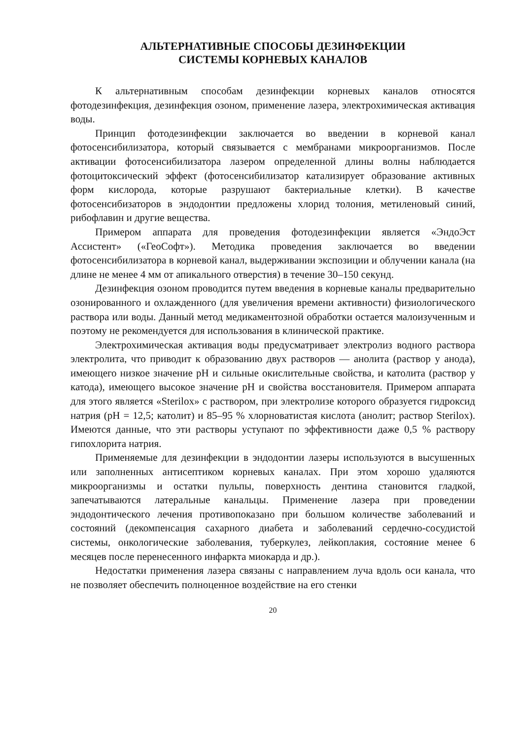АЛЬТЕРНАТИВНЫЕ СПОСОБЫ ДЕЗИНФЕКЦИИ
СИСТЕМЫ КОРНЕВЫХ КАНАЛОВ
К альтернативным способам дезинфекции корневых каналов относятся фотодезинфекция, дезинфекция озоном, применение лазера, электрохимическая активация воды.
Принцип фотодезинфекции заключается во введении в корневой канал фотосенсибилизатора, который связывается с мембранами микроорганизмов. После активации фотосенсибилизатора лазером определенной длины волны наблюдается фотоцитоксический эффект (фотосенсибилизатор катализирует образование активных форм кислорода, которые разрушают бактериальные клетки). В качестве фотосенсибизаторов в эндодонтии предложены хлорид толония, метиленовый синий, рибофлавин и другие вещества.
Примером аппарата для проведения фотодезинфекции является «ЭндоЭст Ассистент» («ГеоСофт»). Методика проведения заключается во введении фотосенсибилизатора в корневой канал, выдерживании экспозиции и облучении канала (на длине не менее 4 мм от апикального отверстия) в течение 30–150 секунд.
Дезинфекция озоном проводится путем введения в корневые каналы предварительно озонированного и охлажденного (для увеличения времени активности) физиологического раствора или воды. Данный метод медикаментозной обработки остается малоизученным и поэтому не рекомендуется для использования в клинической практике.
Электрохимическая активация воды предусматривает электролиз водного раствора электролита, что приводит к образованию двух растворов — анолита (раствор у анода), имеющего низкое значение pH и сильные окислительные свойства, и католита (раствор у катода), имеющего высокое значение pH и свойства восстановителя. Примером аппарата для этого является «Sterilox» с раствором, при электролизе которого образуется гидроксид натрия (pH = 12,5; католит) и 85–95 % хлорноватистая кислота (анолит; раствор Sterilox). Имеются данные, что эти растворы уступают по эффективности даже 0,5 % раствору гипохлорита натрия.
Применяемые для дезинфекции в эндодонтии лазеры используются в высушенных или заполненных антисептиком корневых каналах. При этом хорошо удаляются микроорганизмы и остатки пульпы, поверхность дентина становится гладкой, запечатываются латеральные канальцы. Применение лазера при проведении эндодонтического лечения противопоказано при большом количестве заболеваний и состояний (декомпенсация сахарного диабета и заболеваний сердечно-сосудистой системы, онкологические заболевания, туберкулез, лейкоплакия, состояние менее 6 месяцев после перенесенного инфаркта миокарда и др.).
Недостатки применения лазера связаны с направлением луча вдоль оси канала, что не позволяет обеспечить полноценное воздействие на его стенки
20